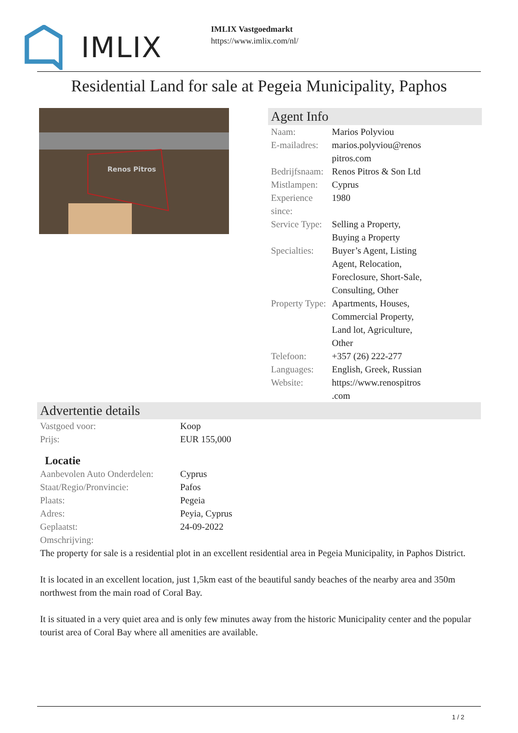IMLIX
IMLIX Vastgoedmarkt
https://www.imlix.com/nl/
Residential Land for sale at Pegeia Municipality, Paphos
Renos Pitros
Agent Info
| Naam: | Marios Polyviou |
| E-mailadres: | marios.polyviou@renos pitros.com |
| Bedrijfsnaam: | Renos Pitros & Son Ltd |
| Mistlampen: | Cyprus |
| Experience since: | 1980 |
| Service Type: | Selling a Property, Buying a Property |
| Specialties: | Buyer’s Agent, Listing Agent, Relocation, Foreclosure, Short-Sale, Consulting, Other |
| Property Type: | Apartments, Houses, Commercial Property, Land lot, Agriculture, Other |
| Telefoon: | +357 (26) 222-277 |
| Languages: | English, Greek, Russian |
| Website: | https://www.renospitros .com |
Advertentie details
| Vastgoed voor: | Koop |
| Prijs: | EUR 155,000 |
Locatie
| Aanbevolen Auto Onderdelen: | Cyprus |
| Staat/Regio/Pronvincie: | Pafos |
| Plaats: | Pegeia |
| Adres: | Peyia, Cyprus |
| Geplaatst: | 24-09-2022 |
| Omschrijving: | |
The property for sale is a residential plot in an excellent residential area in Pegeia Municipality, in Paphos District.
It is located in an excellent location, just 1,5km east of the beautiful sandy beaches of the nearby area and 350m northwest from the main road of Coral Bay.
It is situated in a very quiet area and is only few minutes away from the historic Municipality center and the popular tourist area of Coral Bay where all amenities are available.
1 / 2